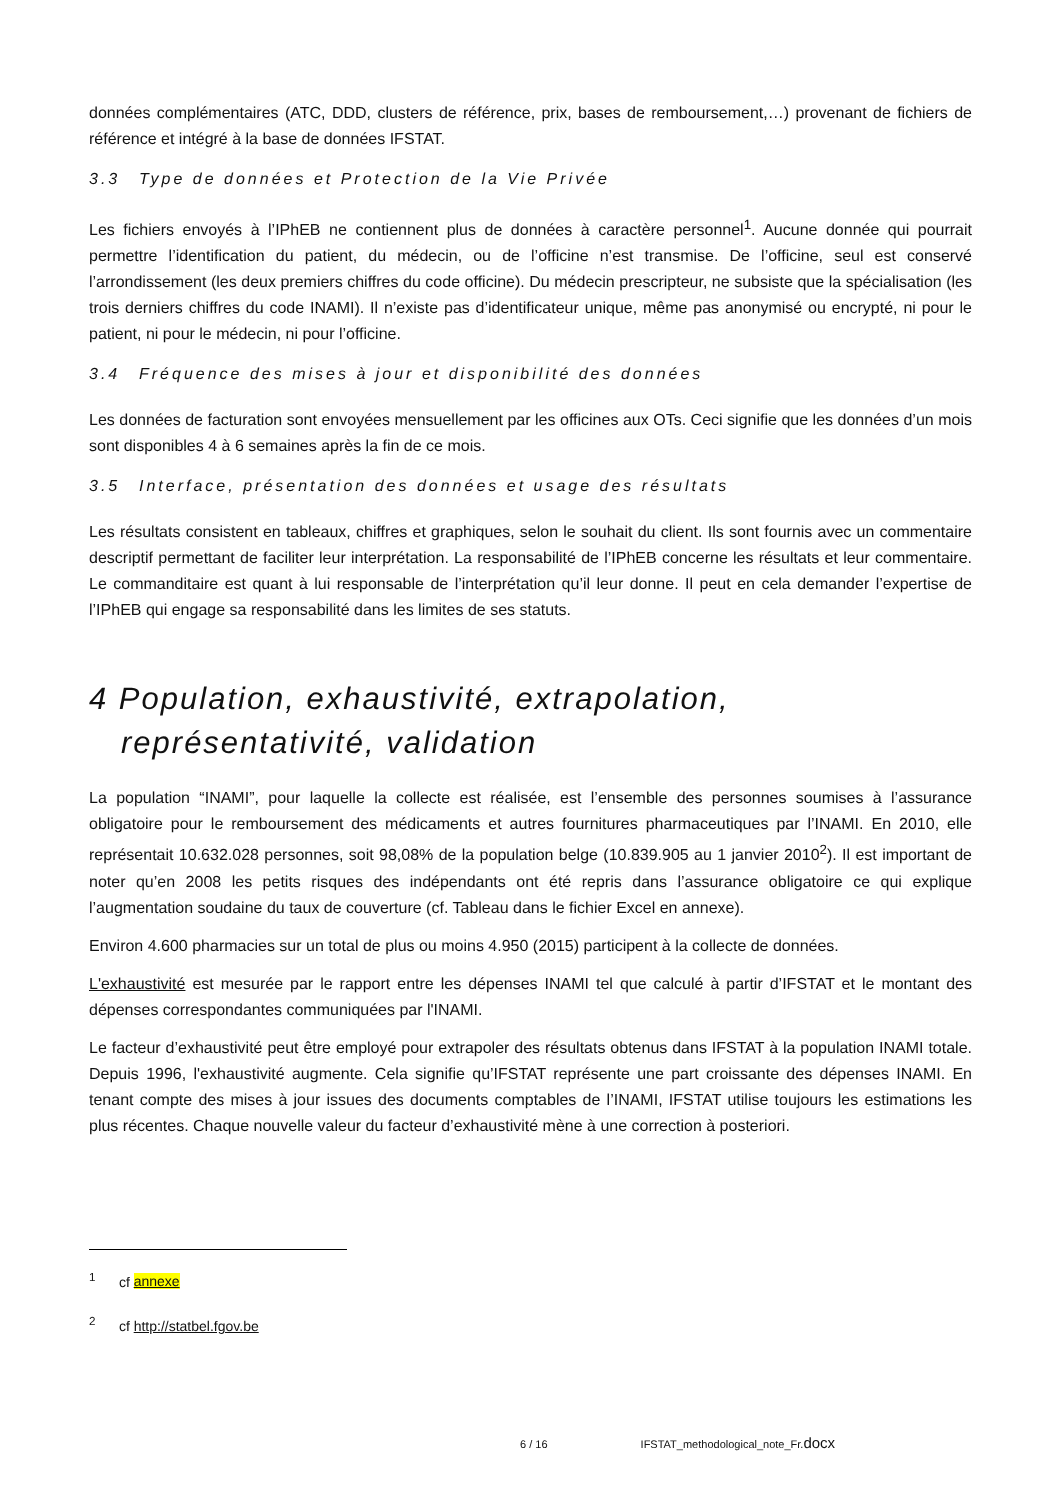données complémentaires (ATC, DDD, clusters de référence, prix, bases de remboursement,…) provenant de fichiers de référence et intégré à la base de données IFSTAT.
3.3 Type de données et Protection de la Vie Privée
Les fichiers envoyés à l’IPhEB ne contiennent plus de données à caractère personnel<sup>1</sup>. Aucune donnée qui pourrait permettre l’identification du patient, du médecin, ou de l’officine n’est transmise. De l’officine, seul est conservé l’arrondissement (les deux premiers chiffres du code officine). Du médecin prescripteur, ne subsiste que la spécialisation (les trois derniers chiffres du code INAMI). Il n’existe pas d’identificateur unique, même pas anonymisé ou encrypté, ni pour le patient, ni pour le médecin, ni pour l’officine.
3.4 Fréquence des mises à jour et disponibilité des données
Les données de facturation sont envoyées mensuellement par les officines aux OTs. Ceci signifie que les données d’un mois sont disponibles 4 à 6 semaines après la fin de ce mois.
3.5 Interface, présentation des données et usage des résultats
Les résultats consistent en tableaux, chiffres et graphiques, selon le souhait du client. Ils sont fournis avec un commentaire descriptif permettant de faciliter leur interprétation. La responsabilité de l’IPhEB concerne les résultats et leur commentaire. Le commanditaire est quant à lui responsable de l’interprétation qu’il leur donne. Il peut en cela demander l’expertise de l’IPhEB qui engage sa responsabilité dans les limites de ses statuts.
4 Population, exhaustivité, extrapolation, représentativité, validation
La population “INAMI”, pour laquelle la collecte est réalisée, est l’ensemble des personnes soumises à l’assurance obligatoire pour le remboursement des médicaments et autres fournitures pharmaceutiques par l’INAMI. En 2010, elle représentait 10.632.028 personnes, soit 98,08% de la population belge (10.839.905 au 1 janvier 2010<sup>2</sup>). Il est important de noter qu’en 2008 les petits risques des indépendants ont été repris dans l’assurance obligatoire ce qui explique l’augmentation soudaine du taux de couverture (cf. Tableau dans le fichier Excel en annexe).
Environ 4.600 pharmacies sur un total de plus ou moins 4.950 (2015) participent à la collecte de données.
L'exhaustivité est mesurée par le rapport entre les dépenses INAMI tel que calculé à partir d’IFSTAT et le montant des dépenses correspondantes communiquées par l'INAMI.
Le facteur d’exhaustivité peut être employé pour extrapoler des résultats obtenus dans IFSTAT à la population INAMI totale. Depuis 1996, l'exhaustivité augmente. Cela signifie qu’IFSTAT représente une part croissante des dépenses INAMI. En tenant compte des mises à jour issues des documents comptables de l’INAMI, IFSTAT utilise toujours les estimations les plus récentes. Chaque nouvelle valeur du facteur d’exhaustivité mène à une correction à posteriori.
<sup>1</sup> cf annexe
<sup>2</sup> cf http://statbel.fgov.be
6 / 16 IFSTAT_methodological_note_Fr.docx